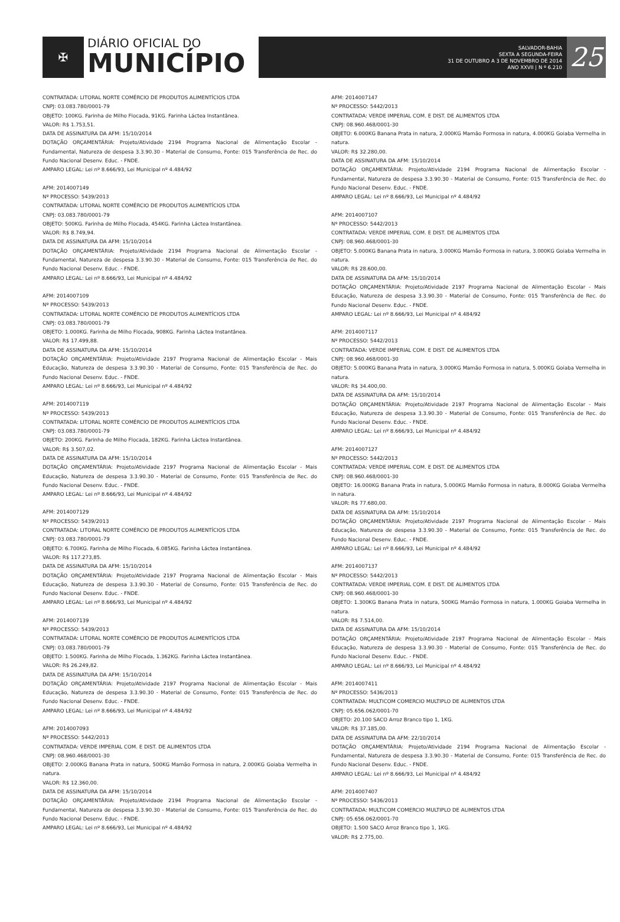✠
DIÁRIO OFICIAL DO
MUNICÍPIO
SALVADOR-BAHIA
SEXTA A SEGUNDA-FEIRA
31 DE OUTUBRO A 3 DE NOVEMBRO DE 2014
ANO XXVII | N º 6.210
25
CONTRATADA: LITORAL NORTE COMÉRCIO DE PRODUTOS ALIMENTÍCIOS LTDA
CNPJ: 03.083.780/0001-79
OBJETO: 100KG. Farinha de Milho Flocada, 91KG. Farinha Láctea Instantânea.
VALOR: R$ 1.753,51.
DATA DE ASSINATURA DA AFM: 15/10/2014
DOTAÇÃO ORÇAMENTÁRIA: Projeto/Atividade 2194 Programa Nacional de Alimentação Escolar - Fundamental, Natureza de despesa 3.3.90.30 - Material de Consumo, Fonte: 015 Transferência de Rec. do Fundo Nacional Desenv. Educ. - FNDE.
AMPARO LEGAL: Lei nº 8.666/93, Lei Municipal nº 4.484/92
AFM: 2014007149
Nº PROCESSO: 5439/2013
CONTRATADA: LITORAL NORTE COMÉRCIO DE PRODUTOS ALIMENTÍCIOS LTDA
CNPJ: 03.083.780/0001-79
OBJETO: 500KG. Farinha de Milho Flocada, 454KG. Farinha Láctea Instantânea.
VALOR: R$ 8.749,94.
DATA DE ASSINATURA DA AFM: 15/10/2014
DOTAÇÃO ORÇAMENTÁRIA: Projeto/Atividade 2194 Programa Nacional de Alimentação Escolar - Fundamental, Natureza de despesa 3.3.90.30 - Material de Consumo, Fonte: 015 Transferência de Rec. do Fundo Nacional Desenv. Educ. - FNDE.
AMPARO LEGAL: Lei nº 8.666/93, Lei Municipal nº 4.484/92
AFM: 2014007109
Nº PROCESSO: 5439/2013
CONTRATADA: LITORAL NORTE COMÉRCIO DE PRODUTOS ALIMENTÍCIOS LTDA
CNPJ: 03.083.780/0001-79
OBJETO: 1.000KG. Farinha de Milho Flocada, 908KG. Farinha Láctea Instantânea.
VALOR: R$ 17.499,88.
DATA DE ASSINATURA DA AFM: 15/10/2014
DOTAÇÃO ORÇAMENTÁRIA: Projeto/Atividade 2197 Programa Nacional de Alimentação Escolar - Mais Educação, Natureza de despesa 3.3.90.30 - Material de Consumo, Fonte: 015 Transferência de Rec. do Fundo Nacional Desenv. Educ. - FNDE.
AMPARO LEGAL: Lei nº 8.666/93, Lei Municipal nº 4.484/92
AFM: 2014007119
Nº PROCESSO: 5439/2013
CONTRATADA: LITORAL NORTE COMÉRCIO DE PRODUTOS ALIMENTÍCIOS LTDA
CNPJ: 03.083.780/0001-79
OBJETO: 200KG. Farinha de Milho Flocada, 182KG. Farinha Láctea Instantânea.
VALOR: R$ 3.507,02.
DATA DE ASSINATURA DA AFM: 15/10/2014
DOTAÇÃO ORÇAMENTÁRIA: Projeto/Atividade 2197 Programa Nacional de Alimentação Escolar - Mais Educação, Natureza de despesa 3.3.90.30 - Material de Consumo, Fonte: 015 Transferência de Rec. do Fundo Nacional Desenv. Educ. - FNDE.
AMPARO LEGAL: Lei nº 8.666/93, Lei Municipal nº 4.484/92
AFM: 2014007129
Nº PROCESSO: 5439/2013
CONTRATADA: LITORAL NORTE COMÉRCIO DE PRODUTOS ALIMENTÍCIOS LTDA
CNPJ: 03.083.780/0001-79
OBJETO: 6.700KG. Farinha de Milho Flocada, 6.085KG. Farinha Láctea Instantânea.
VALOR: R$ 117.273,85.
DATA DE ASSINATURA DA AFM: 15/10/2014
DOTAÇÃO ORÇAMENTÁRIA: Projeto/Atividade 2197 Programa Nacional de Alimentação Escolar - Mais Educação, Natureza de despesa 3.3.90.30 - Material de Consumo, Fonte: 015 Transferência de Rec. do Fundo Nacional Desenv. Educ. - FNDE.
AMPARO LEGAL: Lei nº 8.666/93, Lei Municipal nº 4.484/92
AFM: 2014007139
Nº PROCESSO: 5439/2013
CONTRATADA: LITORAL NORTE COMÉRCIO DE PRODUTOS ALIMENTÍCIOS LTDA
CNPJ: 03.083.780/0001-79
OBJETO: 1.500KG. Farinha de Milho Flocada, 1.362KG. Farinha Láctea Instantânea.
VALOR: R$ 26.249,82.
DATA DE ASSINATURA DA AFM: 15/10/2014
DOTAÇÃO ORÇAMENTÁRIA: Projeto/Atividade 2197 Programa Nacional de Alimentação Escolar - Mais Educação, Natureza de despesa 3.3.90.30 - Material de Consumo, Fonte: 015 Transferência de Rec. do Fundo Nacional Desenv. Educ. - FNDE.
AMPARO LEGAL: Lei nº 8.666/93, Lei Municipal nº 4.484/92
AFM: 2014007093
Nº PROCESSO: 5442/2013
CONTRATADA: VERDE IMPERIAL COM. E DIST. DE ALIMENTOS LTDA
CNPJ: 08.960.468/0001-30
OBJETO: 2.000KG Banana Prata in natura, 500KG Mamão Formosa in natura, 2.000KG Goiaba Vermelha in natura.
VALOR: R$ 12.360,00.
DATA DE ASSINATURA DA AFM: 15/10/2014
DOTAÇÃO ORÇAMENTÁRIA: Projeto/Atividade 2194 Programa Nacional de Alimentação Escolar - Fundamental, Natureza de despesa 3.3.90.30 - Material de Consumo, Fonte: 015 Transferência de Rec. do Fundo Nacional Desenv. Educ. - FNDE.
AMPARO LEGAL: Lei nº 8.666/93, Lei Municipal nº 4.484/92
AFM: 2014007147
Nº PROCESSO: 5442/2013
CONTRATADA: VERDE IMPERIAL COM. E DIST. DE ALIMENTOS LTDA
CNPJ: 08.960.468/0001-30
OBJETO: 6.000KG Banana Prata in natura, 2.000KG Mamão Formosa in natura, 4.000KG Goiaba Vermelha in natura.
VALOR: R$ 32.280,00.
DATA DE ASSINATURA DA AFM: 15/10/2014
DOTAÇÃO ORÇAMENTÁRIA: Projeto/Atividade 2194 Programa Nacional de Alimentação Escolar - Fundamental, Natureza de despesa 3.3.90.30 - Material de Consumo, Fonte: 015 Transferência de Rec. do Fundo Nacional Desenv. Educ. - FNDE.
AMPARO LEGAL: Lei nº 8.666/93, Lei Municipal nº 4.484/92
AFM: 2014007107
Nº PROCESSO: 5442/2013
CONTRATADA: VERDE IMPERIAL COM. E DIST. DE ALIMENTOS LTDA
CNPJ: 08.960.468/0001-30
OBJETO: 5.000KG Banana Prata in natura, 3.000KG Mamão Formosa in natura, 3.000KG Goiaba Vermelha in natura.
VALOR: R$ 28.600,00.
DATA DE ASSINATURA DA AFM: 15/10/2014
DOTAÇÃO ORÇAMENTÁRIA: Projeto/Atividade 2197 Programa Nacional de Alimentação Escolar - Mais Educação, Natureza de despesa 3.3.90.30 - Material de Consumo, Fonte: 015 Transferência de Rec. do Fundo Nacional Desenv. Educ. - FNDE.
AMPARO LEGAL: Lei nº 8.666/93, Lei Municipal nº 4.484/92
AFM: 2014007117
Nº PROCESSO: 5442/2013
CONTRATADA: VERDE IMPERIAL COM. E DIST. DE ALIMENTOS LTDA
CNPJ: 08.960.468/0001-30
OBJETO: 5.000KG Banana Prata in natura, 3.000KG Mamão Formosa in natura, 5.000KG Goiaba Vermelha in natura.
VALOR: R$ 34.400,00.
DATA DE ASSINATURA DA AFM: 15/10/2014
DOTAÇÃO ORÇAMENTÁRIA: Projeto/Atividade 2197 Programa Nacional de Alimentação Escolar - Mais Educação, Natureza de despesa 3.3.90.30 - Material de Consumo, Fonte: 015 Transferência de Rec. do Fundo Nacional Desenv. Educ. - FNDE.
AMPARO LEGAL: Lei nº 8.666/93, Lei Municipal nº 4.484/92
AFM: 2014007127
Nº PROCESSO: 5442/2013
CONTRATADA: VERDE IMPERIAL COM. E DIST. DE ALIMENTOS LTDA
CNPJ: 08.960.468/0001-30
OBJETO: 16.000KG Banana Prata in natura, 5.000KG Mamão Formosa in natura, 8.000KG Goiaba Vermelha in natura.
VALOR: R$ 77.680,00.
DATA DE ASSINATURA DA AFM: 15/10/2014
DOTAÇÃO ORÇAMENTÁRIA: Projeto/Atividade 2197 Programa Nacional de Alimentação Escolar - Mais Educação, Natureza de despesa 3.3.90.30 - Material de Consumo, Fonte: 015 Transferência de Rec. do Fundo Nacional Desenv. Educ. - FNDE.
AMPARO LEGAL: Lei nº 8.666/93, Lei Municipal nº 4.484/92
AFM: 2014007137
Nº PROCESSO: 5442/2013
CONTRATADA: VERDE IMPERIAL COM. E DIST. DE ALIMENTOS LTDA
CNPJ: 08.960.468/0001-30
OBJETO: 1.300KG Banana Prata in natura, 500KG Mamão Formosa in natura, 1.000KG Goiaba Vermelha in natura.
VALOR: R$ 7.514,00.
DATA DE ASSINATURA DA AFM: 15/10/2014
DOTAÇÃO ORÇAMENTÁRIA: Projeto/Atividade 2197 Programa Nacional de Alimentação Escolar - Mais Educação, Natureza de despesa 3.3.90.30 - Material de Consumo, Fonte: 015 Transferência de Rec. do Fundo Nacional Desenv. Educ. - FNDE.
AMPARO LEGAL: Lei nº 8.666/93, Lei Municipal nº 4.484/92
AFM: 2014007411
Nº PROCESSO: 5436/2013
CONTRATADA: MULTICOM COMERCIO MULTIPLO DE ALIMENTOS LTDA
CNPJ: 05.656.062/0001-70
OBJETO: 20.100 SACO Arroz Branco tipo 1, 1KG.
VALOR: R$ 37.185,00.
DATA DE ASSINATURA DA AFM: 22/10/2014
DOTAÇÃO ORÇAMENTÁRIA: Projeto/Atividade 2194 Programa Nacional de Alimentação Escolar - Fundamental, Natureza de despesa 3.3.90.30 - Material de Consumo, Fonte: 015 Transferência de Rec. do Fundo Nacional Desenv. Educ. - FNDE.
AMPARO LEGAL: Lei nº 8.666/93, Lei Municipal nº 4.484/92
AFM: 2014007407
Nº PROCESSO: 5436/2013
CONTRATADA: MULTICOM COMERCIO MULTIPLO DE ALIMENTOS LTDA
CNPJ: 05.656.062/0001-70
OBJETO: 1.500 SACO Arroz Branco tipo 1, 1KG.
VALOR: R$ 2.775,00.